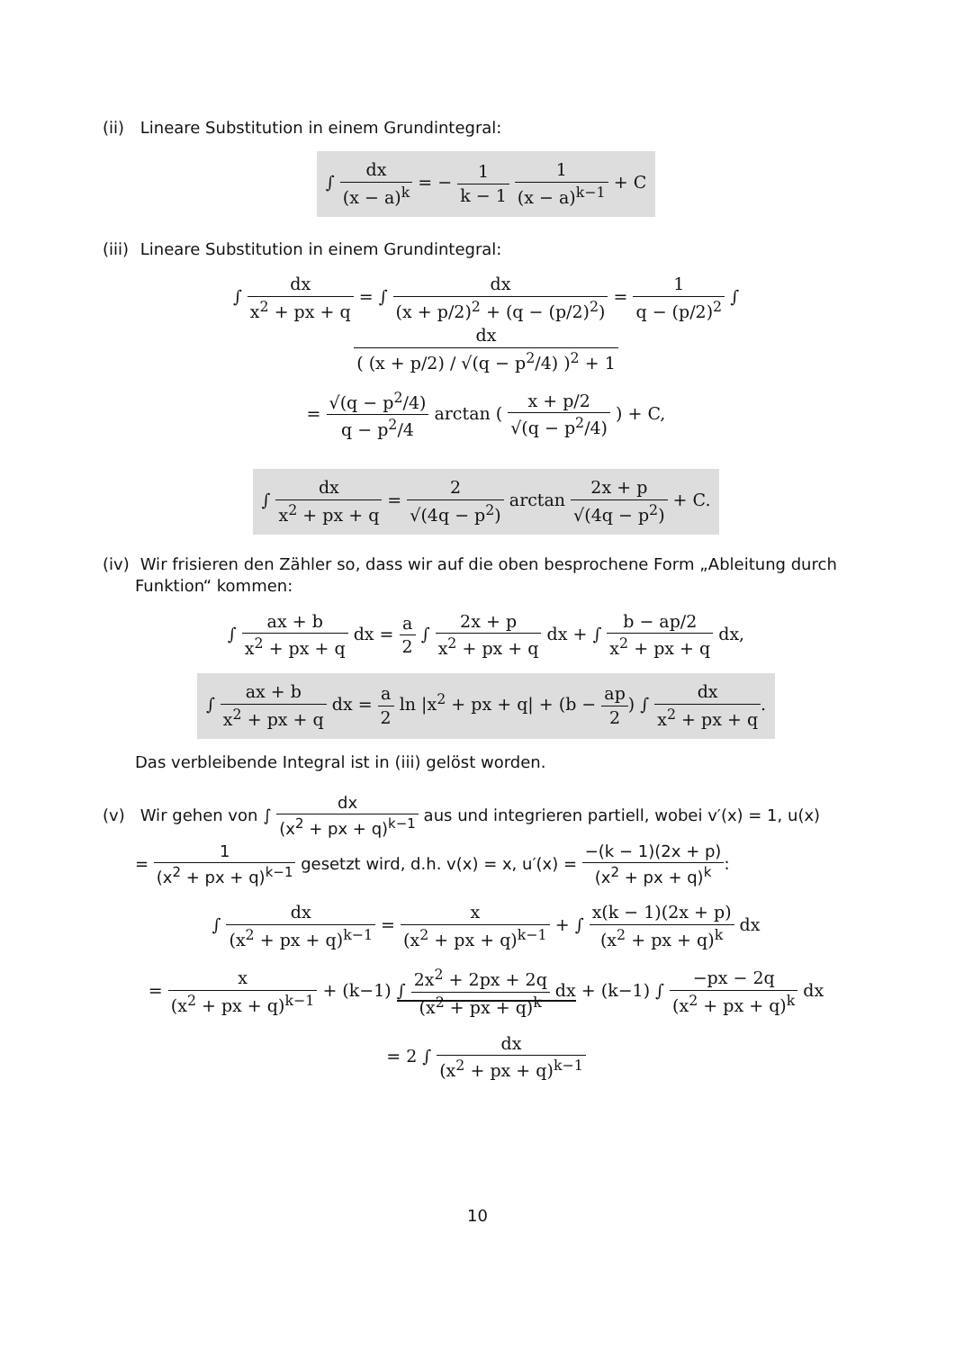(ii) Lineare Substitution in einem Grundintegral:
∫ dx (x − a)<sup>k</sup> = − 1 k − 1 1 (x − a)<sup>k−1</sup> + C
(iii) Lineare Substitution in einem Grundintegral:
∫ dx x<sup>2</sup> + px + q = ∫ dx (x + p/2)<sup>2</sup> + (q − (p/2)<sup>2</sup>) = 1 q − (p/2)<sup>2</sup> ∫ dx ( (x + p/2) / √(q − p<sup>2</sup>/4) )<sup>2</sup> + 1
= √(q − p<sup>2</sup>/4) q − p<sup>2</sup>/4 arctan ( x + p/2 √(q − p<sup>2</sup>/4) ) + C,
∫ dx x<sup>2</sup> + px + q = 2 √(4q − p<sup>2</sup>) arctan 2x + p √(4q − p<sup>2</sup>) + C.
(iv) Wir frisieren den Zähler so, dass wir auf die oben besprochene Form „Ableitung durch Funktion“ kommen:
∫ ax + b x<sup>2</sup> + px + q dx = a 2 ∫ 2x + p x<sup>2</sup> + px + q dx + ∫ b − ap/2 x<sup>2</sup> + px + q dx,
∫ ax + b x<sup>2</sup> + px + q dx = a 2 ln |x<sup>2</sup> + px + q| + (b − ap 2) ∫ dx x<sup>2</sup> + px + q.
Das verbleibende Integral ist in (iii) gelöst worden.
(v) Wir gehen von ∫ dx (x<sup>2</sup> + px + q)<sup>k−1</sup> aus und integrieren partiell, wobei v′(x) = 1, u(x) = 1 (x<sup>2</sup> + px + q)<sup>k−1</sup> gesetzt wird, d.h. v(x) = x, u′(x) = −(k − 1)(2x + p) (x<sup>2</sup> + px + q)<sup>k</sup>:
∫ dx (x<sup>2</sup> + px + q)<sup>k−1</sup> = x (x<sup>2</sup> + px + q)<sup>k−1</sup> + ∫ x(k − 1)(2x + p) (x<sup>2</sup> + px + q)<sup>k</sup> dx
= x (x<sup>2</sup> + px + q)<sup>k−1</sup> + (k−1) ∫ 2x<sup>2</sup> + 2px + 2q (x<sup>2</sup> + px + q)<sup>k</sup> dx + (k−1) ∫ −px − 2q (x<sup>2</sup> + px + q)<sup>k</sup> dx
= 2 ∫ dx (x<sup>2</sup> + px + q)<sup>k−1</sup>
10